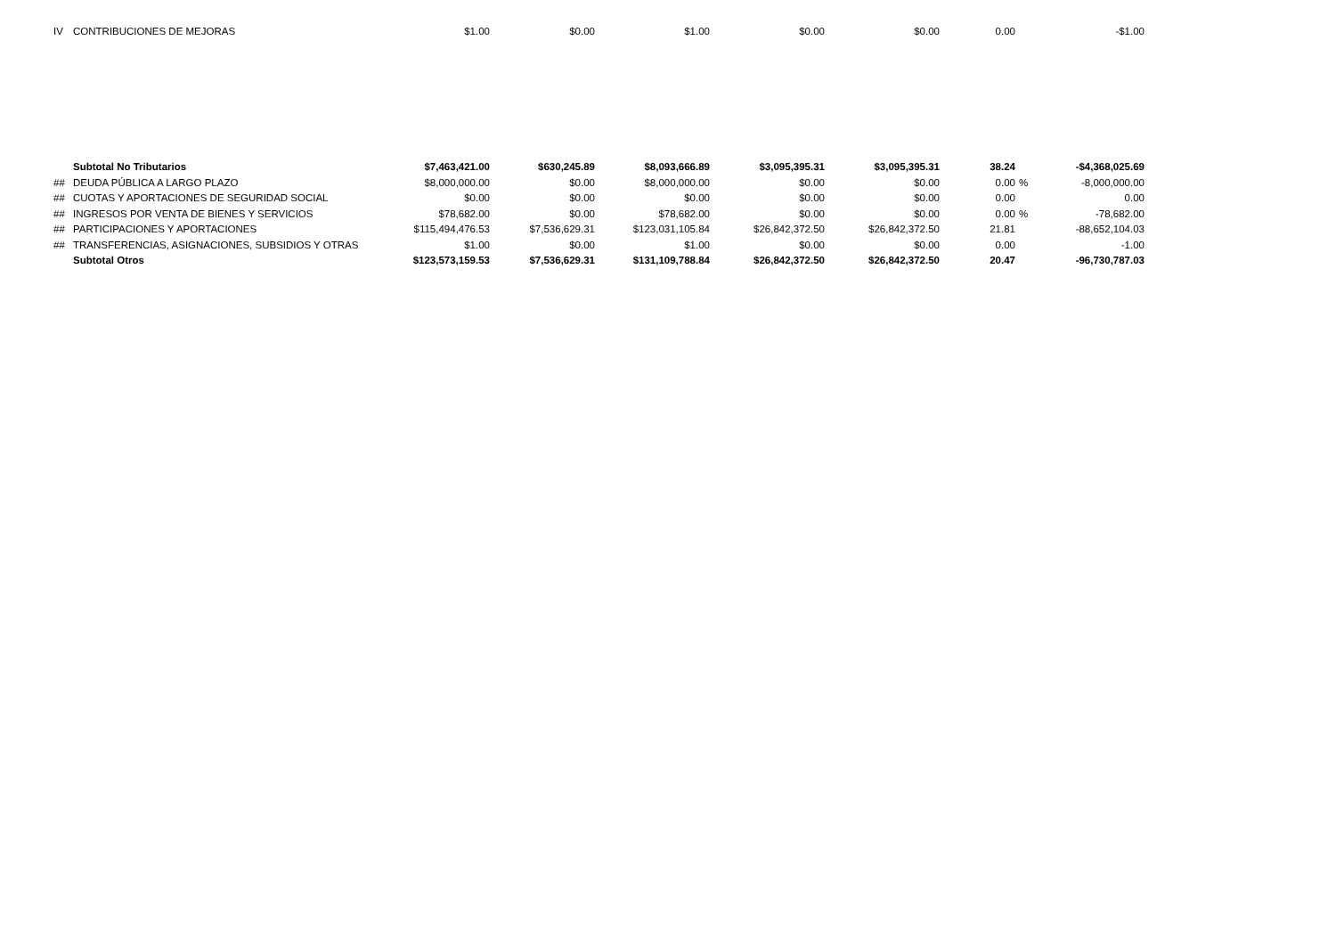| IV | CONTRIBUCIONES DE MEJORAS | $1.00 | $0.00 | $1.00 | $0.00 | $0.00 | 0.00 | | -$1.00 |
| | Subtotal No Tributarios | $7,463,421.00 | $630,245.89 | $8,093,666.89 | $3,095,395.31 | $3,095,395.31 | 38.24 | | -$4,368,025.69 |
| ## | DEUDA PÚBLICA A LARGO PLAZO | $8,000,000.00 | $0.00 | $8,000,000.00 | $0.00 | $0.00 | 0.00 | % | -8,000,000.00 |
| ## | CUOTAS Y APORTACIONES DE SEGURIDAD SOCIAL | $0.00 | $0.00 | $0.00 | $0.00 | $0.00 | 0.00 | | 0.00 |
| ## | INGRESOS POR VENTA DE BIENES Y SERVICIOS | $78,682.00 | $0.00 | $78,682.00 | $0.00 | $0.00 | 0.00 | % | -78,682.00 |
| ## | PARTICIPACIONES Y APORTACIONES | $115,494,476.53 | $7,536,629.31 | $123,031,105.84 | $26,842,372.50 | $26,842,372.50 | 21.81 | | -88,652,104.03 |
| ## | TRANSFERENCIAS, ASIGNACIONES, SUBSIDIOS Y OTRAS | $1.00 | $0.00 | $1.00 | $0.00 | $0.00 | 0.00 | | -1.00 |
| | Subtotal Otros | $123,573,159.53 | $7,536,629.31 | $131,109,788.84 | $26,842,372.50 | $26,842,372.50 | 20.47 | | -96,730,787.03 |